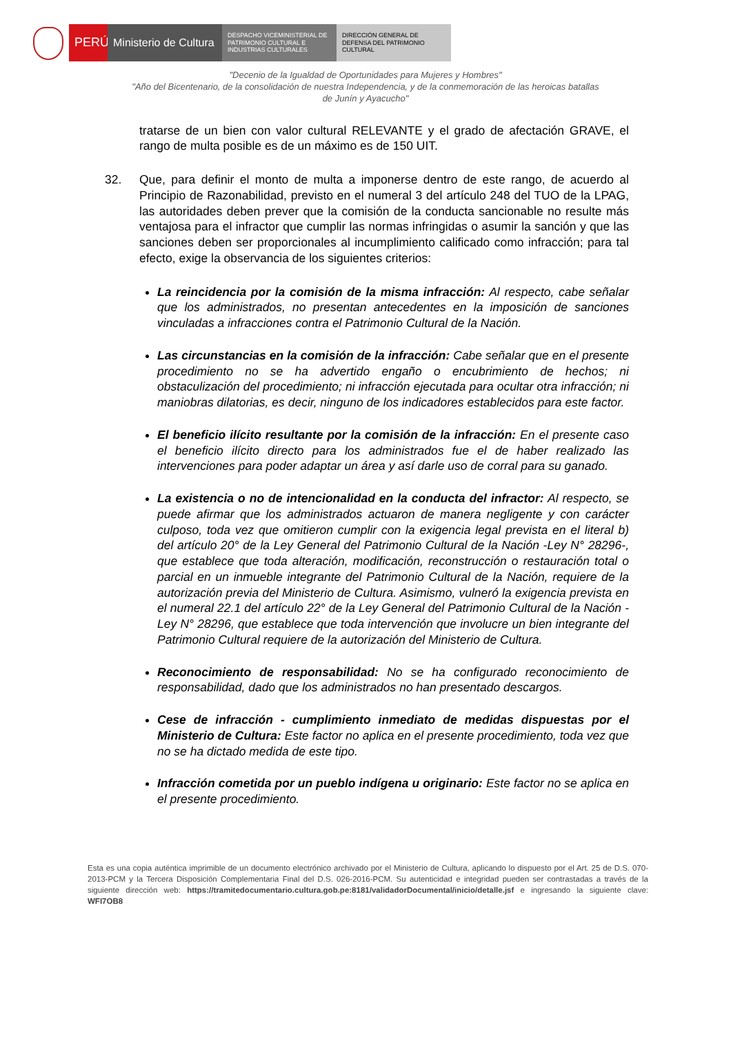PERÚ
Ministerio de Cultura
DESPACHO VICEMINISTERIAL DE PATRIMONIO CULTURAL E INDUSTRIAS CULTURALES
DIRECCIÓN GENERAL DE DEFENSA DEL PATRIMONIO CULTURAL
"Decenio de la Igualdad de Oportunidades para Mujeres y Hombres"
"Año del Bicentenario, de la consolidación de nuestra Independencia, y de la conmemoración de las heroicas batallas
de Junín y Ayacucho"
tratarse de un bien con valor cultural RELEVANTE y el grado de afectación GRAVE, el rango de multa posible es de un máximo es de 150 UIT.
32. Que, para definir el monto de multa a imponerse dentro de este rango, de acuerdo al Principio de Razonabilidad, previsto en el numeral 3 del artículo 248 del TUO de la LPAG, las autoridades deben prever que la comisión de la conducta sancionable no resulte más ventajosa para el infractor que cumplir las normas infringidas o asumir la sanción y que las sanciones deben ser proporcionales al incumplimiento calificado como infracción; para tal efecto, exige la observancia de los siguientes criterios:
La reincidencia por la comisión de la misma infracción: Al respecto, cabe señalar que los administrados, no presentan antecedentes en la imposición de sanciones vinculadas a infracciones contra el Patrimonio Cultural de la Nación.
Las circunstancias en la comisión de la infracción: Cabe señalar que en el presente procedimiento no se ha advertido engaño o encubrimiento de hechos; ni obstaculización del procedimiento; ni infracción ejecutada para ocultar otra infracción; ni maniobras dilatorias, es decir, ninguno de los indicadores establecidos para este factor.
El beneficio ilícito resultante por la comisión de la infracción: En el presente caso el beneficio ilícito directo para los administrados fue el de haber realizado las intervenciones para poder adaptar un área y así darle uso de corral para su ganado.
La existencia o no de intencionalidad en la conducta del infractor: Al respecto, se puede afirmar que los administrados actuaron de manera negligente y con carácter culposo, toda vez que omitieron cumplir con la exigencia legal prevista en el literal b) del artículo 20° de la Ley General del Patrimonio Cultural de la Nación -Ley N° 28296-, que establece que toda alteración, modificación, reconstrucción o restauración total o parcial en un inmueble integrante del Patrimonio Cultural de la Nación, requiere de la autorización previa del Ministerio de Cultura. Asimismo, vulneró la exigencia prevista en el numeral 22.1 del artículo 22° de la Ley General del Patrimonio Cultural de la Nación - Ley N° 28296, que establece que toda intervención que involucre un bien integrante del Patrimonio Cultural requiere de la autorización del Ministerio de Cultura.
Reconocimiento de responsabilidad: No se ha configurado reconocimiento de responsabilidad, dado que los administrados no han presentado descargos.
Cese de infracción - cumplimiento inmediato de medidas dispuestas por el Ministerio de Cultura: Este factor no aplica en el presente procedimiento, toda vez que no se ha dictado medida de este tipo.
Infracción cometida por un pueblo indígena u originario: Este factor no se aplica en el presente procedimiento.
Esta es una copia auténtica imprimible de un documento electrónico archivado por el Ministerio de Cultura, aplicando lo dispuesto por el Art. 25 de D.S. 070-2013-PCM y la Tercera Disposición Complementaria Final del D.S. 026-2016-PCM. Su autenticidad e integridad pueden ser contrastadas a través de la siguiente dirección web: https://tramitedocumentario.cultura.gob.pe:8181/validadorDocumental/inicio/detalle.jsf e ingresando la siguiente clave: WFI7OB8